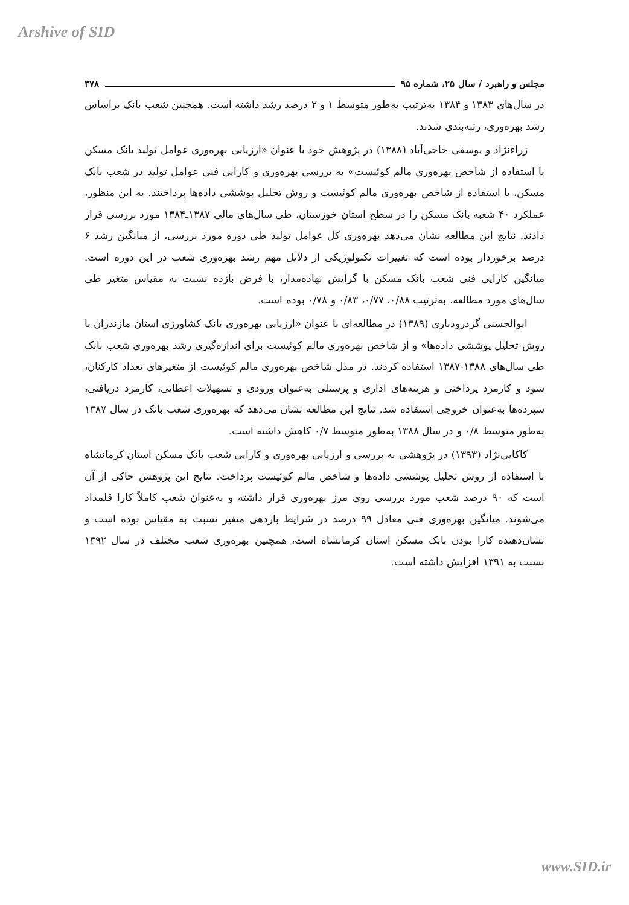Arshive of SID
مجلس و راهبرد / سال ۲۵، شماره ۹۵ ۳۷۸
در سال‌های ۱۳۸۳ و ۱۳۸۴ به‌ترتیب به‌طور متوسط ۱ و ۲ درصد رشد داشته است. همچنین شعب بانک براساس رشد بهره‌وری، رتبه‌بندی شدند.
زراء‌نژاد و یوسفی حاجی‌آباد (۱۳۸۸) در پژوهش خود با عنوان «ارزیابی بهره‌وری عوامل تولید بانک مسکن با استفاده از شاخص بهره‌وری مالم کوئیست» به بررسی بهره‌وری و کارایی فنی عوامل تولید در شعب بانک مسکن، با استفاده از شاخص بهره‌وری مالم کوئیست و روش تحلیل پوششی داده‌ها پرداختند. به این منظور، عملکرد ۴۰ شعبه بانک مسکن را در سطح استان خوزستان، طی سال‌های مالی ۱۳۸۷ـ۱۳۸۴ مورد بررسی قرار دادند. نتایج این مطالعه نشان می‌دهد بهره‌وری کل عوامل تولید طی دوره مورد بررسی، از میانگین رشد ۶ درصد برخوردار بوده است که تغییرات تکنولوژیکی از دلایل مهم رشد بهره‌وری شعب در این دوره است. میانگین کارایی فنی شعب بانک مسکن با گرایش نهاده‌مدار، با فرض بازده نسبت به مقیاس متغیر طی سال‌های مورد مطالعه، به‌ترتیب ۰/۸۸، ۰/۷۷، ۰/۸۳ و ۰/۷۸ بوده است.
ابوالحسنی گردرودباری (۱۳۸۹) در مطالعه‌ای با عنوان «ارزیابی بهره‌وری بانک کشاورزی استان مازندران با روش تحلیل پوششی داده‌ها» و از شاخص بهره‌وری مالم کوئیست برای اندازه‌گیری رشد بهره‌وری شعب بانک طی سال‌های ۱۳۸۸-۱۳۸۷ استفاده کردند. در مدل شاخص بهره‌وری مالم کوئیست از متغیرهای تعداد کارکنان، سود و کارمزد پرداختی و هزینه‌های اداری و پرسنلی به‌عنوان ورودی و تسهیلات اعطایی، کارمزد دریافتی، سپرده‌ها به‌عنوان خروجی استفاده شد. نتایج این مطالعه نشان می‌دهد که بهره‌وری شعب بانک در سال ۱۳۸۷ به‌طور متوسط ۰/۸ و در سال ۱۳۸۸ به‌طور متوسط ۰/۷ کاهش داشته است.
کاکایی‌نژاد (۱۳۹۳) در پژوهشی به بررسی و ارزیابی بهره‌وری و کارایی شعب بانک مسکن استان کرمانشاه با استفاده از روش تحلیل پوششی داده‌ها و شاخص مالم کوئیست پرداخت. نتایج این پژوهش حاکی از آن است که ۹۰ درصد شعب مورد بررسی روی مرز بهره‌وری قرار داشته و به‌عنوان شعب کاملاً کارا قلمداد می‌شوند. میانگین بهره‌وری فنی معادل ۹۹ درصد در شرایط بازدهی متغیر نسبت به مقیاس بوده است و نشان‌دهنده کارا بودن بانک مسکن استان کرمانشاه است، همچنین بهره‌وری شعب مختلف در سال ۱۳۹۲ نسبت به ۱۳۹۱ افزایش داشته است.
www.SID.ir